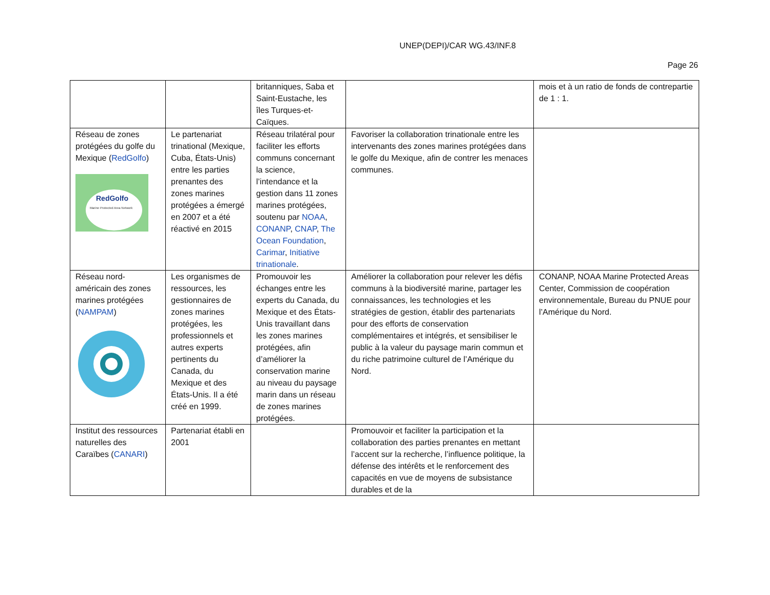UNEP(DEPI)/CAR WG.43/INF.8
Page 26
| | | britanniques, Saba et Saint-Eustache, les îles Turques-et-Caïques. | | mois et à un ratio de fonds de contrepartie de 1 : 1. |
| Réseau de zones protégées du golfe du Mexique ( RedGolfo ) RedGolfo Marine Protected Area Network | Le partenariat trinational (Mexique, Cuba, États-Unis) entre les parties prenantes des zones marines protégées a émergé en 2007 et a été réactivé en 2015 | Réseau trilatéral pour faciliter les efforts communs concernant la science, l’intendance et la gestion dans 11 zones marines protégées, soutenu par NOAA , CONANP , CNAP , The Ocean Foundation , Carimar , Initiative trinationale . | Favoriser la collaboration trinationale entre les intervenants des zones marines protégées dans le golfe du Mexique, afin de contrer les menaces communes. | |
| Réseau nord-américain des zones marines protégées ( NAMPAM ) | Les organismes de ressources, les gestionnaires de zones marines protégées, les professionnels et autres experts pertinents du Canada, du Mexique et des États-Unis. Il a été créé en 1999. | Promouvoir les échanges entre les experts du Canada, du Mexique et des États-Unis travaillant dans les zones marines protégées, afin d’améliorer la conservation marine au niveau du paysage marin dans un réseau de zones marines protégées. | Améliorer la collaboration pour relever les défis communs à la biodiversité marine, partager les connaissances, les technologies et les stratégies de gestion, établir des partenariats pour des efforts de conservation complémentaires et intégrés, et sensibiliser le public à la valeur du paysage marin commun et du riche patrimoine culturel de l’Amérique du Nord. | CONANP, NOAA Marine Protected Areas Center, Commission de coopération environnementale, Bureau du PNUE pour l’Amérique du Nord. |
| Institut des ressources naturelles des Caraïbes ( CANARI ) | Partenariat établi en 2001 | | Promouvoir et faciliter la participation et la collaboration des parties prenantes en mettant l’accent sur la recherche, l’influence politique, la défense des intérêts et le renforcement des capacités en vue de moyens de subsistance durables et de la | |